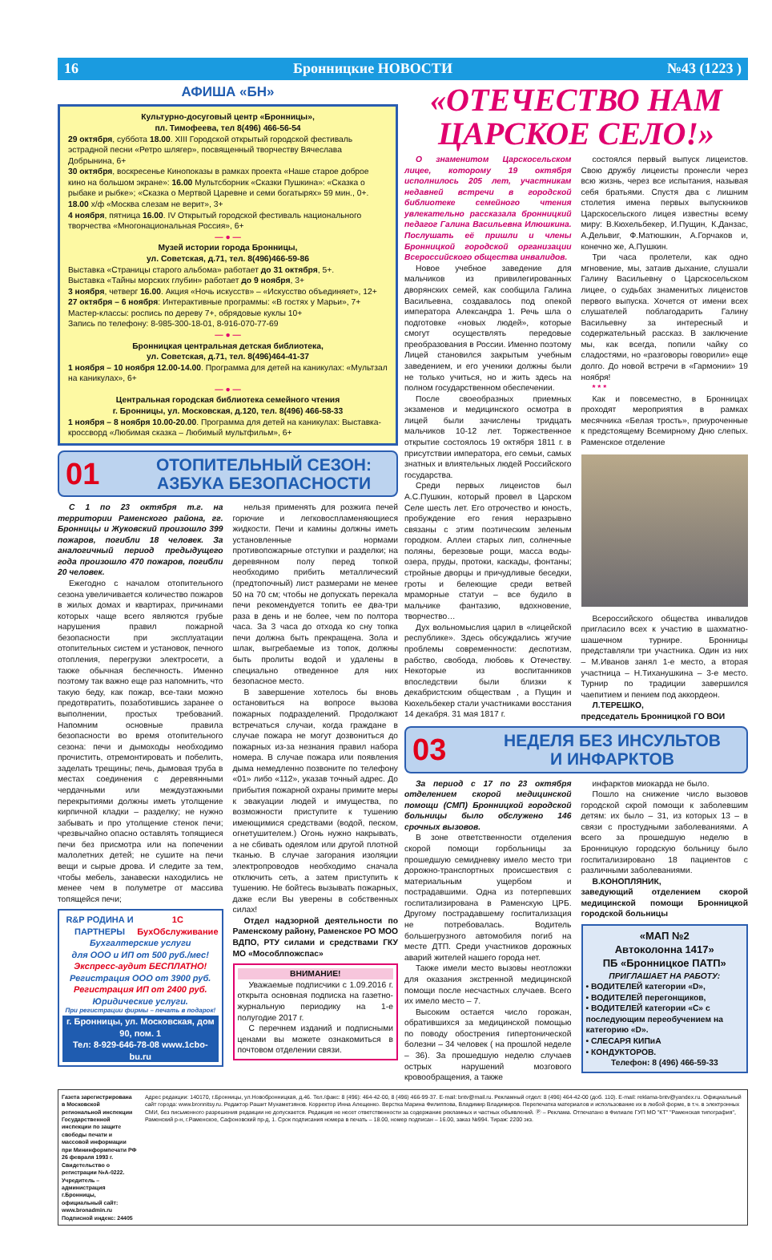16 Бронницкие НОВОСТИ №43 (1223 )
АФИША «БН»
Культурно-досуговый центр «Бронницы»,
пл. Тимофеева, тел 8(496) 466-56-54
29 октября, суббота 18.00. XIII Городской открытый городской фестиваль эстрадной песни «Ретро шлягер», посвященный творчеству Вячеслава Добрынина, 6+
30 октября, воскресенье Кинопоказы в рамках проекта «Наше старое доброе кино на большом экране»: 16.00 Мультсборник «Сказки Пушкина»: «Сказка о рыбаке и рыбке»; «Сказка о Мертвой Царевне и семи богатырях» 59 мин., 0+. 18.00 х/ф «Москва слезам не верит», 3+
4 ноября, пятница 16.00. IV Открытый городской фестиваль национального творчества «Многонациональная Россия», 6+
— ● —
Музей истории города Бронницы,
ул. Советская, д.71, тел. 8(496)466-59-86
Выставка «Страницы старого альбома» работает до 31 октября, 5+.
Выставка «Тайны морских глубин» работает до 9 ноября, 3+
3 ноября, четверг 16.00. Акция «Ночь искусств» – «Искусство объединяет», 12+
27 октября – 6 ноября: Интерактивные программы: «В гостях у Марьи», 7+
Мастер-классы: роспись по дереву 7+, обрядовые куклы 10+
Запись по телефону: 8-985-300-18-01, 8-916-070-77-69
— ● —
Бронницкая центральная детская библиотека,
ул. Советская, д.71, тел. 8(496)464-41-37
1 ноября – 10 ноября 12.00-14.00. Программа для детей на каникулах: «Мультзал на каникулах», 6+
— ● —
Центральная городская библиотека семейного чтения
г. Бронницы, ул. Московская, д.120, тел. 8(496) 466-58-33
1 ноября – 8 ноября 10.00-20.00. Программа для детей на каникулах: Выставка-кроссворд «Любимая сказка – Любимый мультфильм», 6+
01 ОТОПИТЕЛЬНЫЙ СЕЗОН:
АЗБУКА БЕЗОПАСНОСТИ
С 1 по 23 октября т.г. на территории Раменского района, гг. Бронницы и Жуковский произошло 399 пожаров, погибли 18 человек. За аналогичный период предыдущего года произошло 470 пожаров, погибли 20 человек.
Ежегодно с началом отопительного сезона увеличивается количество пожаров в жилых домах и квартирах, причинами которых чаще всего являются грубые нарушения правил пожарной безопасности при эксплуатации отопительных систем и установок, печного отопления, перегрузки электросети, а также обычная беспечность. Именно поэтому так важно еще раз напомнить, что такую беду, как пожар, все-таки можно предотвратить, позаботившись заранее о выполнении, простых требований. Напомним основные правила безопасности во время отопительного сезона: печи и дымоходы необходимо прочистить, отремонтировать и побелить, заделать трещины; печь, дымовая труба в местах соединения с деревянными чердачными или междуэтажными перекрытиями должны иметь утолщение кирпичной кладки – разделку; не нужно забывать и про утолщение стенок печи; чрезвычайно опасно оставлять топящиеся печи без присмотра или на попечении малолетних детей; не сушите на печи вещи и сырые дрова. И следите за тем, чтобы мебель, занавески находились не менее чем в полуметре от массива топящейся печи;
R&P РОДИНА И ПАРТНЕРЫ 1С БухОбслуживание
Бухгалтерские услуги
для ООО и ИП от 500 руб./мес!
Экспресс-аудит БЕСПЛАТНО!
Регистрация ООО от 3900 руб.
Регистрация ИП от 2400 руб.
Юридические услуги.
При регистрации фирмы – печать в подарок!
г. Бронницы, ул. Московская, дом 90, пом. 1
Тел: 8-929-646-78-08 www.1cbo-bu.ru
нельзя применять для розжига печей горючие и легковоспламеняющиеся жидкости. Печи и камины должны иметь установленные нормами противопожарные отступки и разделки; на деревянном полу перед топкой необходимо прибить металлический (предтопочный) лист размерами не менее 50 на 70 см; чтобы не допускать перекала печи рекомендуется топить ее два-три раза в день и не более, чем по полтора часа. За 3 часа до отхода ко сну топка печи должна быть прекращена. Зола и шлак, выгребаемые из топок, должны быть пролиты водой и удалены в специально отведенное для них безопасное место.
В завершение хотелось бы вновь остановиться на вопросе вызова пожарных подразделений. Продолжают встречаться случаи, когда граждане в случае пожара не могут дозвониться до пожарных из-за незнания правил набора номера. В случае пожара или появления дыма немедленно позвоните по телефону «01» либо «112», указав точный адрес. До прибытия пожарной охраны примите меры к эвакуации людей и имущества, по возможности приступите к тушению имеющимися средствами (водой, песком, огнетушителем.) Огонь нужно накрывать, а не сбивать одеялом или другой плотной тканью. В случае загорания изоляции электропроводов необходимо сначала отключить сеть, а затем приступить к тушению. Не бойтесь вызывать пожарных, даже если Вы уверены в собственных силах!
Отдел надзорной деятельности по Раменскому району, Раменское РО МОО ВДПО, РТУ силами и средствами ГКУ МО «Мособлпожспас»
ВНИМАНИЕ!
Уважаемые подписчики с 1.09.2016 г. открыта основная подписка на газетно-журнальную периодику на 1-е полугодие 2017 г.
С перечнем изданий и подписными ценами вы можете ознакомиться в почтовом отделении связи.
«ОТЕЧЕСТВО НАМ
ЦАРСКОЕ СЕЛО!»
О знаменитом Царскосельском лицее, которому 19 октября исполнилось 205 лет, участникам недавней встречи в городской библиотеке семейного чтения увлекательно рассказала бронницкий педагог Галина Васильевна Илюшкина. Послушать её пришли и члены Бронницкой городской организации Всероссийского общества инвалидов.
Новое учебное заведение для мальчиков из привилегированных дворянских семей, как сообщила Галина Васильевна, создавалось под опекой императора Александра 1. Речь шла о подготовке «новых людей», которые смогут осуществлять передовые преобразования в России. Именно поэтому Лицей становился закрытым учебным заведением, и его ученики должны были не только учиться, но и жить здесь на полном государственном обеспечении.
После своеобразных приемных экзаменов и медицинского осмотра в лицей были зачислены тридцать мальчиков 10-12 лет. Торжественное открытие состоялось 19 октября 1811 г. в присутствии императора, его семьи, самых знатных и влиятельных людей Российского государства.
Среди первых лицеистов был А.С.Пушкин, который провел в Царском Селе шесть лет. Его отрочество и юность, пробуждение его гения неразрывно связаны с этим поэтическим зеленым городком. Аллеи старых лип, солнечные поляны, березовые рощи, масса воды-озера, пруды, протоки, каскады, фонтаны; стройные дворцы и причудливые беседки, гроты и белеющие среди ветвей мраморные статуи – все будило в мальчике фантазию, вдохновение, творчество…
Дух вольномыслия царил в «лицейской республике». Здесь обсуждались жгучие проблемы современности: деспотизм, рабство, свобода, любовь к Отечеству. Некоторые из воспитанников впоследствии были близки к декабристским обществам , а Пущин и Кюхельбекер стали участниками восстания 14 декабря. 31 мая 1817 г.
состоялся первый выпуск лицеистов. Свою дружбу лицеисты пронесли через всю жизнь, через все испытания, называя себя братьями. Спустя два с лишним столетия имена первых выпускников Царскосельского лицея известны всему миру: В.Кюхельбекер, И.Пущин, К.Данзас, А.Дельвиг, Ф.Матюшкин, А.Горчаков и, конечно же, А.Пушкин.
Три часа пролетели, как одно мгновение, мы, затаив дыхание, слушали Галину Васильевну о Царскосельском лицее, о судьбах знаменитых лицеистов первого выпуска. Хочется от имени всех слушателей поблагодарить Галину Васильевну за интересный и содержательный рассказ. В заключение мы, как всегда, попили чайку со сладостями, но «разговоры говорили» еще долго. До новой встречи в «Гармонии» 19 ноября!
* * *
Как и повсеместно, в Бронницах проходят мероприятия в рамках месячника «Белая трость», приуроченные к предстоящему Всемирному Дню слепых. Раменское отделение
Всероссийского общества инвалидов пригласило всех к участию в шахматно-шашечном турнире. Бронницы представляли три участника. Один из них – М.Иванов занял 1-е место, а вторая участница – Н.Тиханушкина – 3-е место. Турнир по традиции завершился чаепитием и пением под аккордеон.
Л.ТЕРЕШКО,
председатель Бронницкой ГО ВОИ
03 НЕДЕЛЯ БЕЗ ИНСУЛЬТОВ
И ИНФАРКТОВ
За период с 17 по 23 октября отделением скорой медицинской помощи (СМП) Бронницкой городской больницы было обслужено 146 срочных вызовов.
В зоне ответственности отделения скорой помощи горбольницы за прошедшую семидневку имело место три дорожно-транспортных происшествия с материальным ущербом и пострадавшими. Одна из потерпевших госпитализирована в Раменскую ЦРБ. Другому пострадавшему госпитализация не потребовалась. Водитель большегрузного автомобиля погиб на месте ДТП. Среди участников дорожных аварий жителей нашего города нет.
Также имели место вызовы неотложки для оказания экстренной медицинской помощи после несчастных случаев. Всего их имело место – 7.
Высоким остается число горожан, обратившихся за медицинской помощью по поводу обострения гипертонической болезни – 34 человек ( на прошлой неделе – 36). За прошедшую неделю случаев острых нарушений мозгового кровообращения, а также
инфарктов миокарда не было.
Пошло на снижение число вызовов городской скрой помощи к заболевшим детям: их было – 31, из которых 13 – в связи с простудными заболеваниями. А всего за прошедшую неделю в Бронницкую городскую больницу было госпитализировано 18 пациентов с различными заболеваниями.
В.КОНОПЛЯНИК,
заведующий отделением скорой медицинской помощи Бронницкой городской больницы
«МАП №2
Автоколонна 1417»
ПБ «Бронницкое ПАТП»
ПРИГЛАШАЕТ НА РАБОТУ:
• ВОДИТЕЛЕЙ категории «D»,
• ВОДИТЕЛЕЙ перегонщиков,
• ВОДИТЕЛЕЙ категории «С» с последующим переобучением на категорию «D».
• СЛЕСАРЯ КИПиА
• КОНДУКТОРОВ.
Телефон: 8 (496) 466-59-33
Газета зарегистрирована в Московской региональной инспекции Государственной инспекции по защите свободы печати и массовой информации при Мининформпечати РФ 26 февраля 1993 г. Свидетельство о регистрации №А-0222. Учредитель – администрация г.Бронницы, официальный сайт: www.bronadmin.ru Подписной индекс: 24405
Адрес редакции: 140170, г.Бронницы, ул.Новобронницкая, д.46. Тел./факс: 8 (496): 464-42-00, 8 (496) 466-99-37. E-mail: bntv@mail.ru. Рекламный отдел: 8 (496) 464-42-00 (доб. 110). E-mail: reklama-bntv@yandex.ru. Официальный сайт города: www.bronnitsy.ru. Редактор Рашит Мухаметзянов. Корректор Инна Алещенко. Верстка Марина Филиппова, Владимир Владимиров. Перепечатка материалов и использование их в любой форме, в т.ч. в электронных СМИ, без письменного разрешения редакции не допускается. Редакция не несет ответственности за содержание рекламных и частных объявлений. Ⓟ – Реклама. Отпечатано в Филиале ГУП МО "КТ" "Раменская типография", Раменский р-н, г.Раменское, Сафоновский пр-д, 1. Срок подписания номера в печать – 18.00, номер подписан – 16.00, заказ №994. Тираж: 2200 экз.